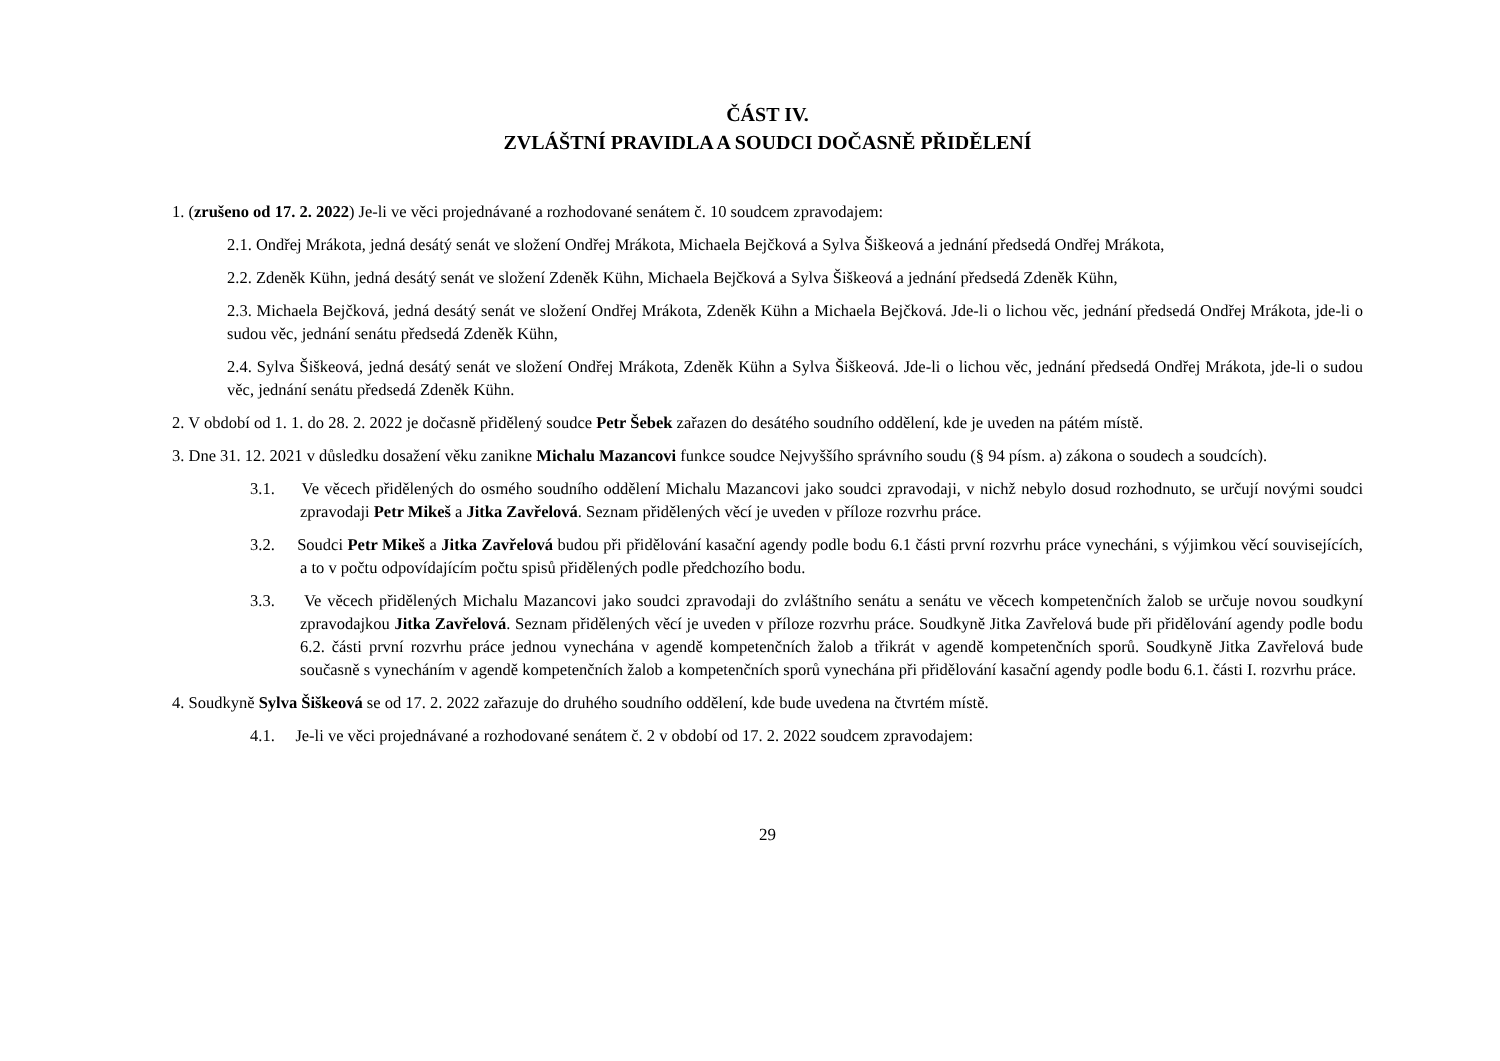ČÁST IV.
ZVLÁŠTNÍ PRAVIDLA A SOUDCI DOČASNĚ PŘIDĚLENÍ
1. (zrušeno od 17. 2. 2022) Je-li ve věci projednávané a rozhodované senátem č. 10 soudcem zpravodajem:
2.1. Ondřej Mrákota, jedná desátý senát ve složení Ondřej Mrákota, Michaela Bejčková a Sylva Šiškeová a jednání předsedá Ondřej Mrákota,
2.2. Zdeněk Kühn, jedná desátý senát ve složení Zdeněk Kühn, Michaela Bejčková a Sylva Šiškeová a jednání předsedá Zdeněk Kühn,
2.3. Michaela Bejčková, jedná desátý senát ve složení Ondřej Mrákota, Zdeněk Kühn a Michaela Bejčková. Jde-li o lichou věc, jednání předsedá Ondřej Mrákota, jde-li o sudou věc, jednání senátu předsedá Zdeněk Kühn,
2.4. Sylva Šiškeová, jedná desátý senát ve složení Ondřej Mrákota, Zdeněk Kühn a Sylva Šiškeová. Jde-li o lichou věc, jednání předsedá Ondřej Mrákota, jde-li o sudou věc, jednání senátu předsedá Zdeněk Kühn.
2. V období od 1. 1. do 28. 2. 2022 je dočasně přidělený soudce Petr Šebek zařazen do desátého soudního oddělení, kde je uveden na pátém místě.
3. Dne 31. 12. 2021 v důsledku dosažení věku zanikne Michalu Mazancovi funkce soudce Nejvyššího správního soudu (§ 94 písm. a) zákona o soudech a soudcích).
3.1. Ve věcech přidělených do osmého soudního oddělení Michalu Mazancovi jako soudci zpravodaji, v nichž nebylo dosud rozhodnuto, se určují novými soudci zpravodaji Petr Mikeš a Jitka Zavřelová. Seznam přidělených věcí je uveden v příloze rozvrhu práce.
3.2. Soudci Petr Mikeš a Jitka Zavřelová budou při přidělování kasační agendy podle bodu 6.1 části první rozvrhu práce vynecháni, s výjimkou věcí souvisejících, a to v počtu odpovídajícím počtu spisů přidělených podle předchozího bodu.
3.3. Ve věcech přidělených Michalu Mazancovi jako soudci zpravodaji do zvláštního senátu a senátu ve věcech kompetenčních žalob se určuje novou soudkyní zpravodajkou Jitka Zavřelová. Seznam přidělených věcí je uveden v příloze rozvrhu práce. Soudkyně Jitka Zavřelová bude při přidělování agendy podle bodu 6.2. části první rozvrhu práce jednou vynechána v agendě kompetenčních žalob a třikrát v agendě kompetenčních sporů. Soudkyně Jitka Zavřelová bude současně s vynecháním v agendě kompetenčních žalob a kompetenčních sporů vynechána při přidělování kasační agendy podle bodu 6.1. části I. rozvrhu práce.
4. Soudkyně Sylva Šiškeová se od 17. 2. 2022 zařazuje do druhého soudního oddělení, kde bude uvedena na čtvrtém místě.
4.1. Je-li ve věci projednávané a rozhodované senátem č. 2 v období od 17. 2. 2022 soudcem zpravodajem:
29